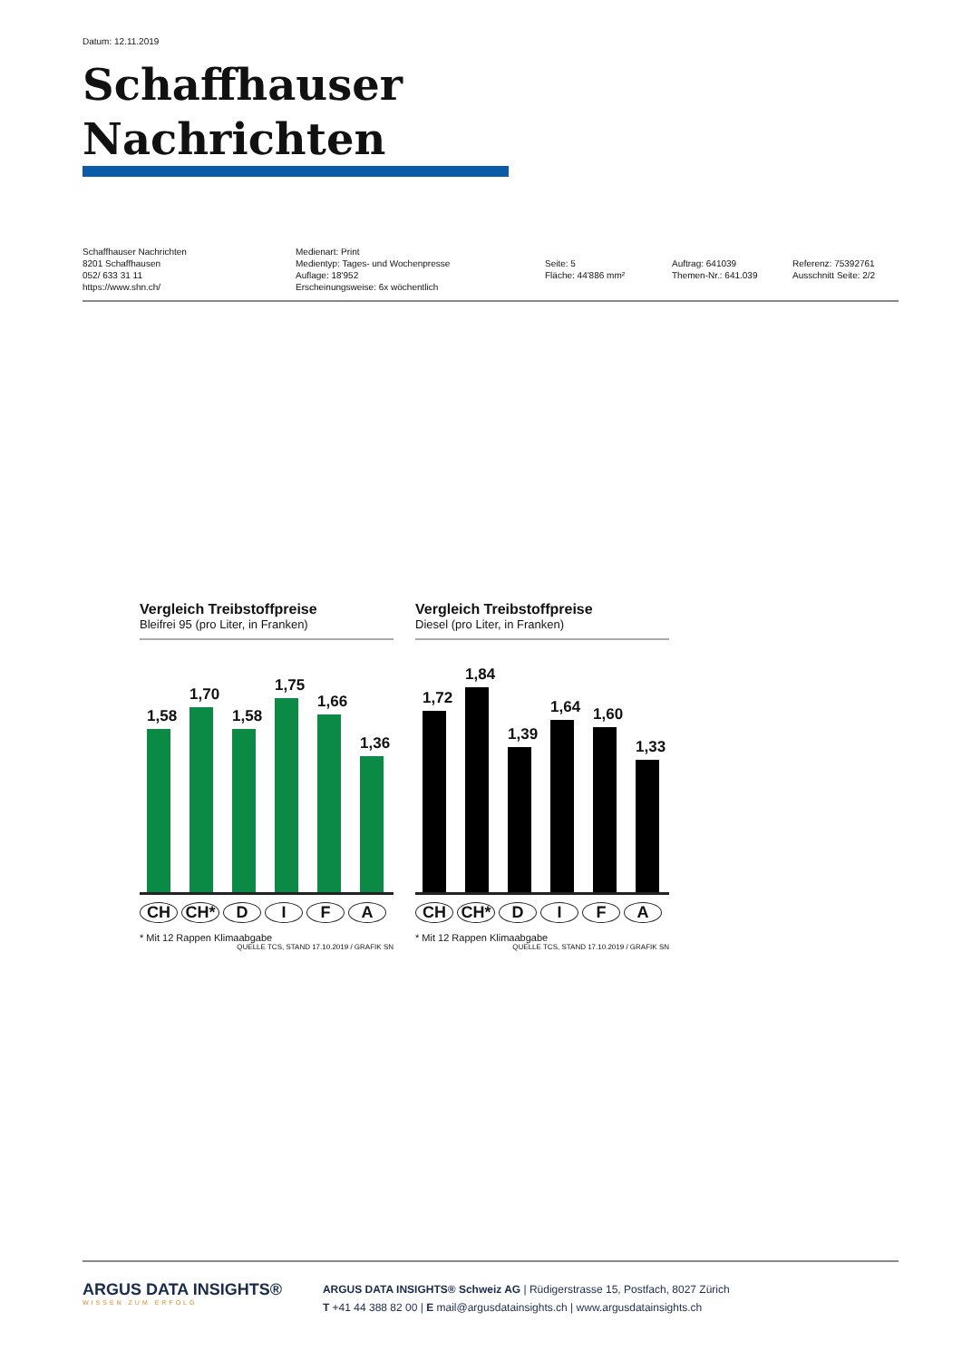Datum: 12.11.2019
Schaffhauser Nachrichten
Schaffhauser Nachrichten
8201 Schaffhausen
052/ 633 31 11
https://www.shn.ch/
Medienart: Print
Medientyp: Tages- und Wochenpresse
Auflage: 18'952
Erscheinungsweise: 6x wöchentlich
Seite: 5
Fläche: 44'886 mm²
Auftrag: 641039
Themen-Nr.: 641.039
Referenz: 75392761
Ausschnitt Seite: 2/2
Vergleich Treibstoffpreise
Bleifrei 95 (pro Liter, in Franken)
1,58
1,70
1,58
1,75
1,66
1,36
CH CH* D I F A
* Mit 12 Rappen Klimaabgabe
QUELLE TCS, STAND 17.10.2019 / GRAFIK SN
Vergleich Treibstoffpreise
Diesel (pro Liter, in Franken)
1,72
1,84
1,39
1,64
1,60
1,33
CH CH* D I F A
* Mit 12 Rappen Klimaabgabe
QUELLE TCS, STAND 17.10.2019 / GRAFIK SN
ARGUS DATA INSIGHTS®
WISSEN ZUM ERFOLG
ARGUS DATA INSIGHTS® Schweiz AG | Rüdigerstrasse 15, Postfach, 8027 Zürich
T +41 44 388 82 00 | E mail@argusdatainsights.ch | www.argusdatainsights.ch